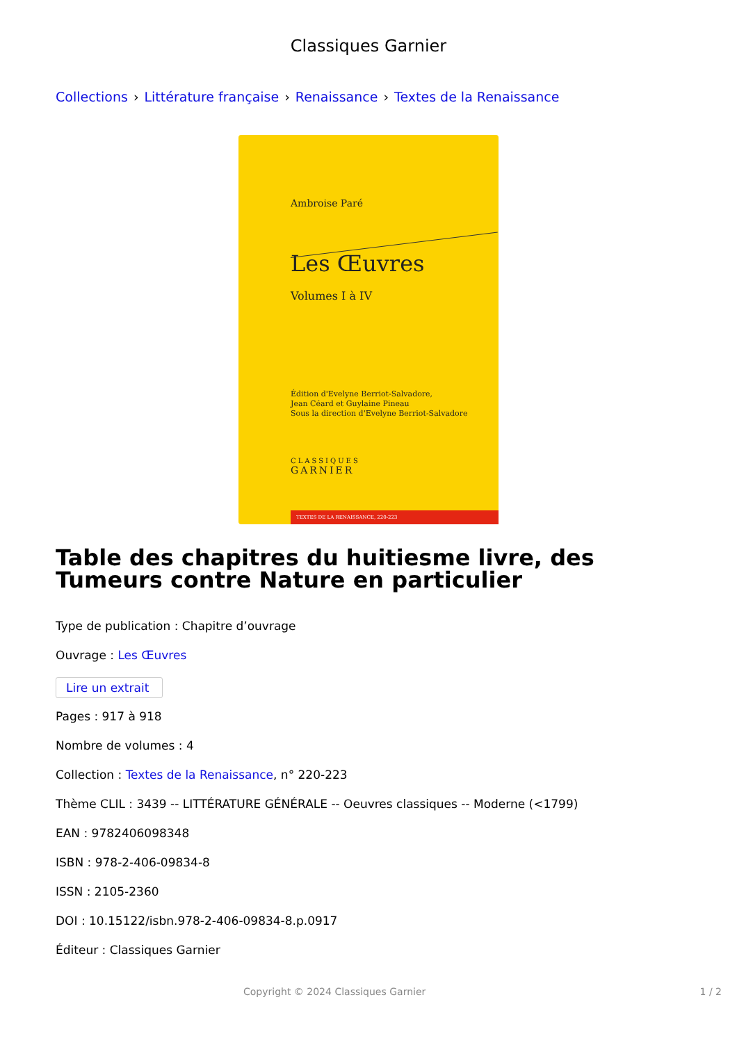Classiques Garnier
Collections › Littérature française › Renaissance › Textes de la Renaissance
Ambroise Paré
Les Œuvres
Volumes I à IV
Édition d'Evelyne Berriot-Salvadore,
Jean Céard et Guylaine Pineau
Sous la direction d'Evelyne Berriot-Salvadore
CLASSIQUES
GARNIER
TEXTES DE LA RENAISSANCE, 220-223
Table des chapitres du huitiesme livre, des Tumeurs contre Nature en particulier
Type de publication : Chapitre d’ouvrage
Ouvrage : Les Œuvres
Lire un extrait
Pages : 917 à 918
Nombre de volumes : 4
Collection : Textes de la Renaissance, n° 220-223
Thème CLIL : 3439 -- LITTÉRATURE GÉNÉRALE -- Oeuvres classiques -- Moderne (<1799)
EAN : 9782406098348
ISBN : 978-2-406-09834-8
ISSN : 2105-2360
DOI : 10.15122/isbn.978-2-406-09834-8.p.0917
Éditeur : Classiques Garnier
Copyright © 2024 Classiques Garnier 1 / 2